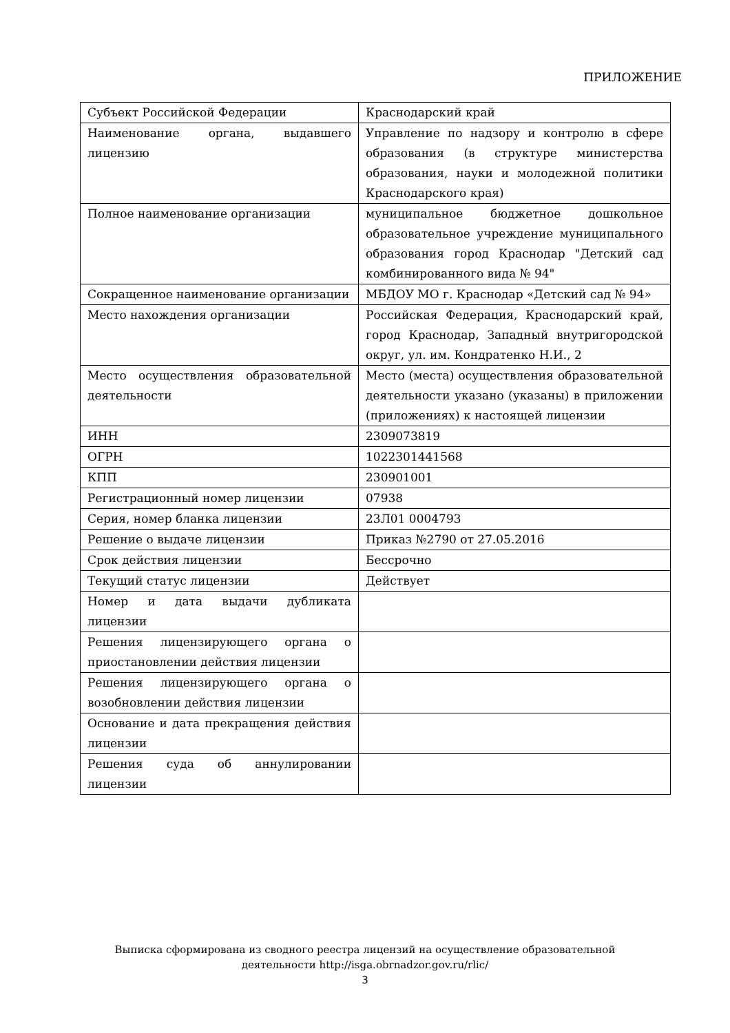ПРИЛОЖЕНИЕ
| Субъект Российской Федерации | Краснодарский край |
| Наименование органа, выдавшего лицензию | Управление по надзору и контролю в сфере образования (в структуре министерства образования, науки и молодежной политики Краснодарского края) |
| Полное наименование организации | муниципальное бюджетное дошкольное образовательное учреждение муниципального образования город Краснодар "Детский сад комбинированного вида № 94" |
| Сокращенное наименование организации | МБДОУ МО г. Краснодар «Детский сад № 94» |
| Место нахождения организации | Российская Федерация, Краснодарский край, город Краснодар, Западный внутригородской округ, ул. им. Кондратенко Н.И., 2 |
| Место осуществления образовательной деятельности | Место (места) осуществления образовательной деятельности указано (указаны) в приложении (приложениях) к настоящей лицензии |
| ИНН | 2309073819 |
| ОГРН | 1022301441568 |
| КПП | 230901001 |
| Регистрационный номер лицензии | 07938 |
| Серия, номер бланка лицензии | 23Л01 0004793 |
| Решение о выдаче лицензии | Приказ №2790 от 27.05.2016 |
| Срок действия лицензии | Бессрочно |
| Текущий статус лицензии | Действует |
| Номер и дата выдачи дубликата лицензии | |
| Решения лицензирующего органа о приостановлении действия лицензии | |
| Решения лицензирующего органа о возобновлении действия лицензии | |
| Основание и дата прекращения действия лицензии | |
| Решения суда об аннулировании лицензии | |
Выписка сформирована из сводного реестра лицензий на осуществление образовательной
деятельности http://isga.obrnadzor.gov.ru/rlic/
3